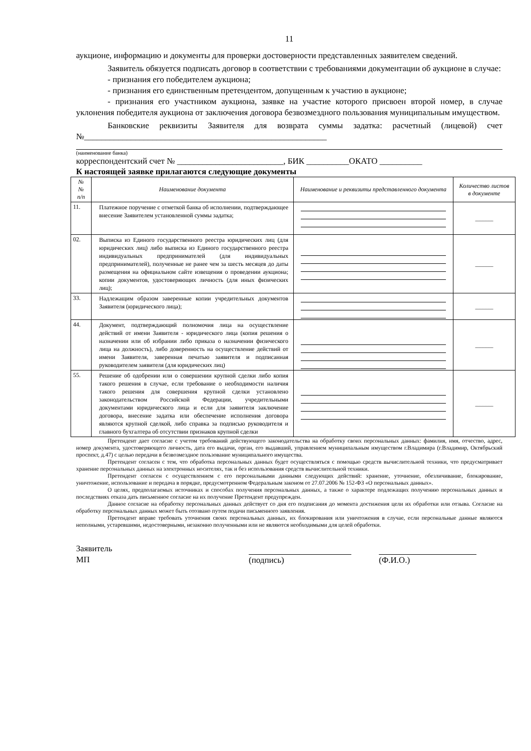11
аукционе, информацию и документы для проверки достоверности представленных заявителем сведений.
Заявитель обязуется подписать договор в соответствии с требованиями документации об аукционе в случае:
- признания его победителем аукциона;
- признания его единственным претендентом, допущенным к участию в аукционе;
- признания его участником аукциона, заявке на участие которого присвоен второй номер, в случае уклонения победителя аукциона от заключения договора безвозмездного пользования муниципальным имуществом.
Банковские реквизиты Заявителя для возврата суммы задатка: расчетный (лицевой) счет №_________________________________________________________
(наименование банка)
корреспондентский счет № _________________________, БИК __________ОКАТО __________
К настоящей заявке прилагаются следующие документы
| № № п/п | Наименование документа | Наименование и реквизиты представленного документа | Количество листов в документе |
| --- | --- | --- | --- |
| 11. | Платежное поручение с отметкой банка об исполнении, подтверждающее внесение Заявителем установленной суммы задатка; | | ______ |
| 02. | Выписка из Единого государственного реестра юридических лиц (для юридических лиц) либо выписка из Единого государственного реестра индивидуальных предпринимателей (для индивидуальных предпринимателей), полученные не ранее чем за шесть месяцев до даты размещения на официальном сайте извещения о проведении аукциона; копии документов, удостоверяющих личность (для иных физических лиц); | | ______ |
| 33. | Надлежащим образом заверенные копии учредительных документов Заявителя (юридического лица); | | ______ |
| 44. | Документ, подтверждающий полномочия лица на осуществление действий от имени Заявителя - юридического лица (копия решения о назначении или об избрании либо приказа о назначении физического лица на должность), либо доверенность на осуществление действий от имени Заявителя, заверенная печатью заявителя и подписанная руководителем заявителя (для юридических лиц) | | ______ |
| 55. | Решение об одобрении или о совершении крупной сделки либо копия такого решения в случае, если требование о необходимости наличия такого решения для совершения крупной сделки установлено законодательством Российской Федерации, учредительными документами юридического лица и если для заявителя заключение договора, внесение задатка или обеспечение исполнения договора являются крупной сделкой, либо справка за подписью руководителя и главного бухгалтера об отсутствии признаков крупной сделки | | ______ |
Претендент дает согласие с учетом требований действующего законодательства на обработку своих персональных данных: фамилия, имя, отчество, адрес, номер документа, удостоверяющего личность, дата его выдачи, орган, его выдавший, управлением муниципальным имуществом г.Владимира (г.Владимир, Октябрьский проспект, д.47) с целью передачи в безвозмездное пользование муниципального имущества.
Претендент согласен с тем, что обработка персональных данных будет осуществляться с помощью средств вычислительной техники, что предусматривает хранение персональных данных на электронных носителях, так и без использования средств вычислительной техники.
Претендент согласен с осуществлением с его персональными данными следующих действий: хранение, уточнение, обезличивание, блокирование, уничтожение, использование и передача в порядке, предусмотренном Федеральным законом от 27.07.2006 № 152-ФЗ «О персональных данных».
О целях, предполагаемых источниках и способах получения персональных данных, а также о характере подлежащих получению персональных данных и последствиях отказа дать письменное согласие на их получение Претендент предупрежден.
Данное согласие на обработку персональных данных действует со дня его подписания до момента достижения цели их обработки или отзыва. Согласие на обработку персональных данных может быть отозвано путем подачи письменного заявления.
Претендент вправе требовать уточнения своих персональных данных, их блокирования или уничтожения в случае, если персональные данные являются неполными, устаревшими, недостоверными, незаконно полученными или не являются необходимыми для целей обработки.
Заявитель
МП
(подпись)
(Ф.И.О.)